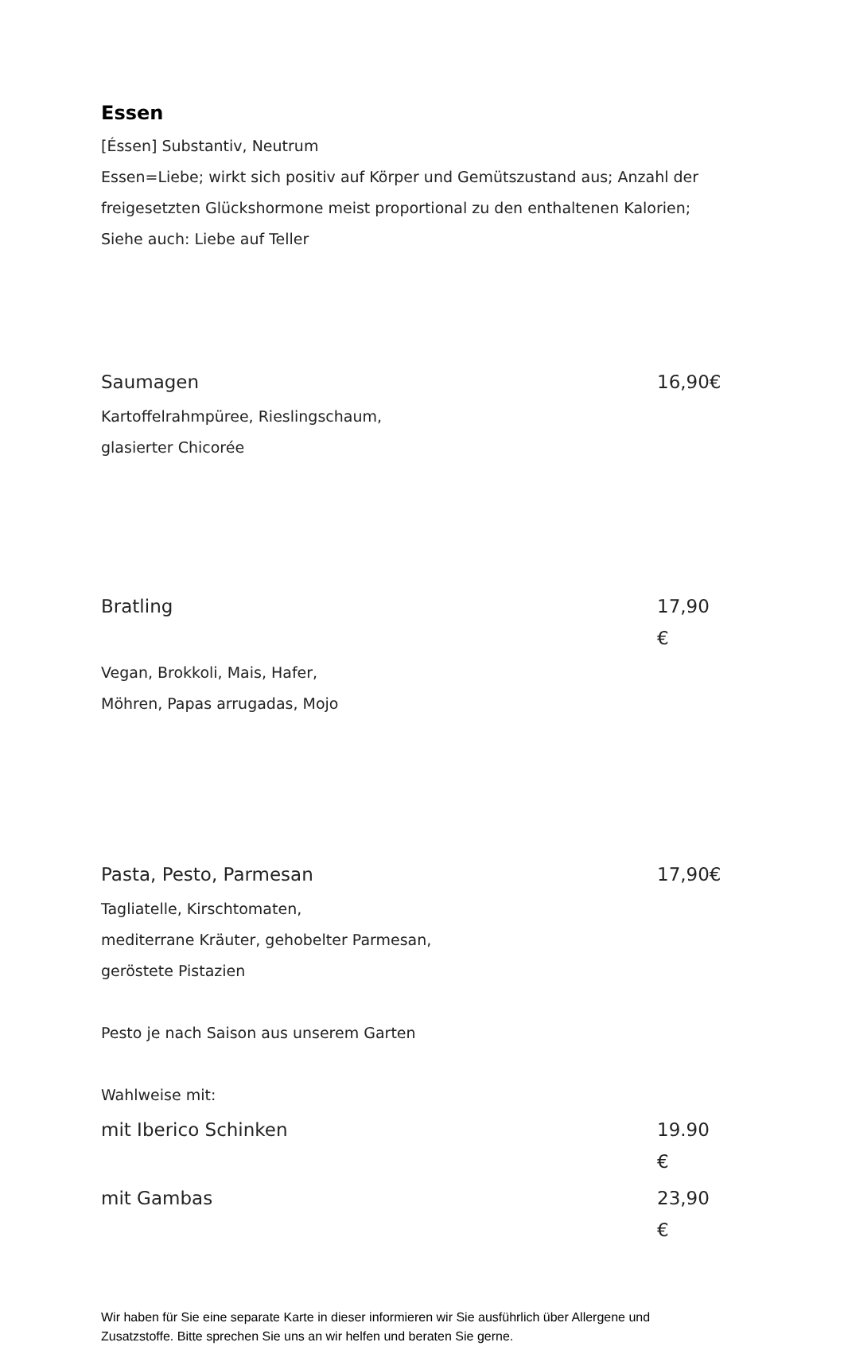Essen
[Éssen] Substantiv, Neutrum
Essen=Liebe; wirkt sich positiv auf Körper und Gemütszustand aus; Anzahl der freigesetzten Glückshormone meist proportional zu den enthaltenen Kalorien;
Siehe auch: Liebe auf Teller
Saumagen 16,90€
Kartoffelrahmpüree, Rieslingschaum,
glasierter Chicorée
Bratling 17,90 €
Vegan, Brokkoli, Mais, Hafer,
Möhren, Papas arrugadas, Mojo
Pasta, Pesto, Parmesan 17,90€
Tagliatelle, Kirschtomaten,
mediterrane Kräuter, gehobelter Parmesan,
geröstete Pistazien
Pesto je nach Saison aus unserem Garten
Wahlweise mit:
mit Iberico Schinken 19.90 €
mit Gambas 23,90 €
Wir haben für Sie eine separate Karte in dieser informieren wir Sie ausführlich über Allergene und Zusatzstoffe. Bitte sprechen Sie uns an wir helfen und beraten Sie gerne.